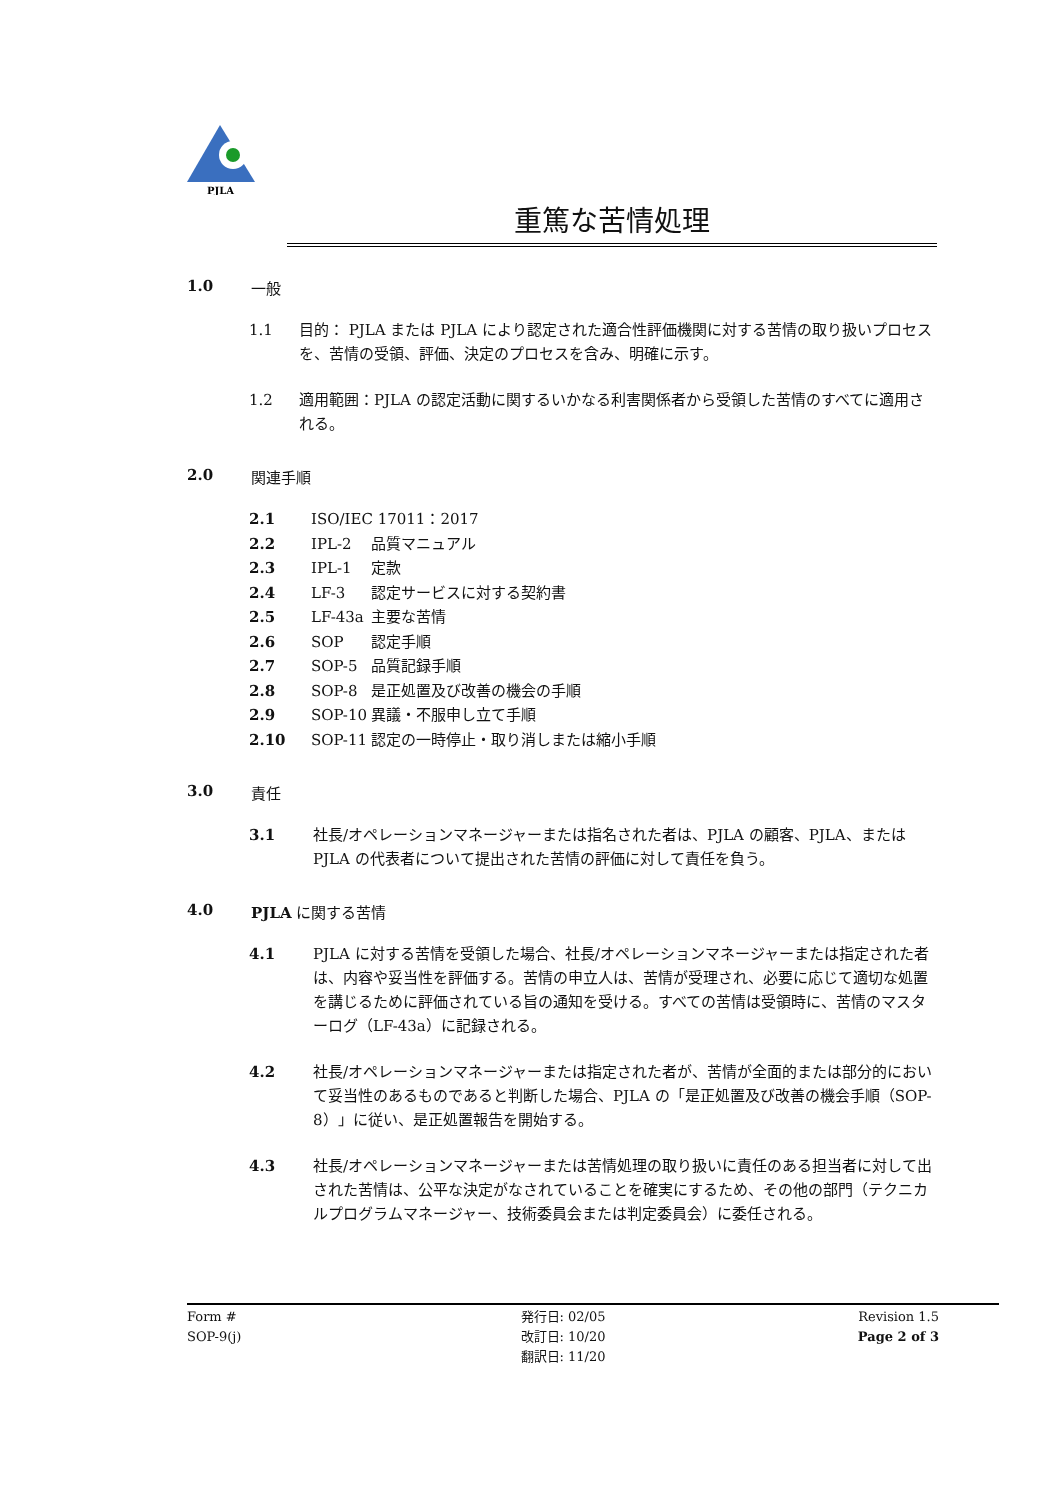PJLA
重篤な苦情処理
1.0 一般
1.1 目的： PJLA または PJLA により認定された適合性評価機関に対する苦情の取り扱いプロセスを、苦情の受領、評価、決定のプロセスを含み、明確に示す。
1.2 適用範囲：PJLA の認定活動に関するいかなる利害関係者から受領した苦情のすべてに適用される。
2.0 関連手順
2.1 ISO/IEC 17011：2017
2.2 IPL-2 品質マニュアル
2.3 IPL-1 定款
2.4 LF-3 認定サービスに対する契約書
2.5 LF-43a 主要な苦情
2.6 SOP 認定手順
2.7 SOP-5 品質記録手順
2.8 SOP-8 是正処置及び改善の機会の手順
2.9 SOP-10 異議・不服申し立て手順
2.10 SOP-11 認定の一時停止・取り消しまたは縮小手順
3.0 責任
3.1 社長/オペレーションマネージャーまたは指名された者は、PJLA の顧客、PJLA、または PJLA の代表者について提出された苦情の評価に対して責任を負う。
4.0 PJLA に関する苦情
4.1 PJLA に対する苦情を受領した場合、社長/オペレーションマネージャーまたは指定された者は、内容や妥当性を評価する。苦情の申立人は、苦情が受理され、必要に応じて適切な処置を講じるために評価されている旨の通知を受ける。すべての苦情は受領時に、苦情のマスターログ（LF-43a）に記録される。
4.2 社長/オペレーションマネージャーまたは指定された者が、苦情が全面的または部分的において妥当性のあるものであると判断した場合、PJLA の「是正処置及び改善の機会手順（SOP-8）」に従い、是正処置報告を開始する。
4.3 社長/オペレーションマネージャーまたは苦情処理の取り扱いに責任のある担当者に対して出された苦情は、公平な決定がなされていることを確実にするため、その他の部門（テクニカルプログラムマネージャー、技術委員会または判定委員会）に委任される。
Form #
SOP-9(j)
発行日: 02/05
改訂日: 10/20
翻訳日: 11/20
Revision 1.5
Page 2 of 3